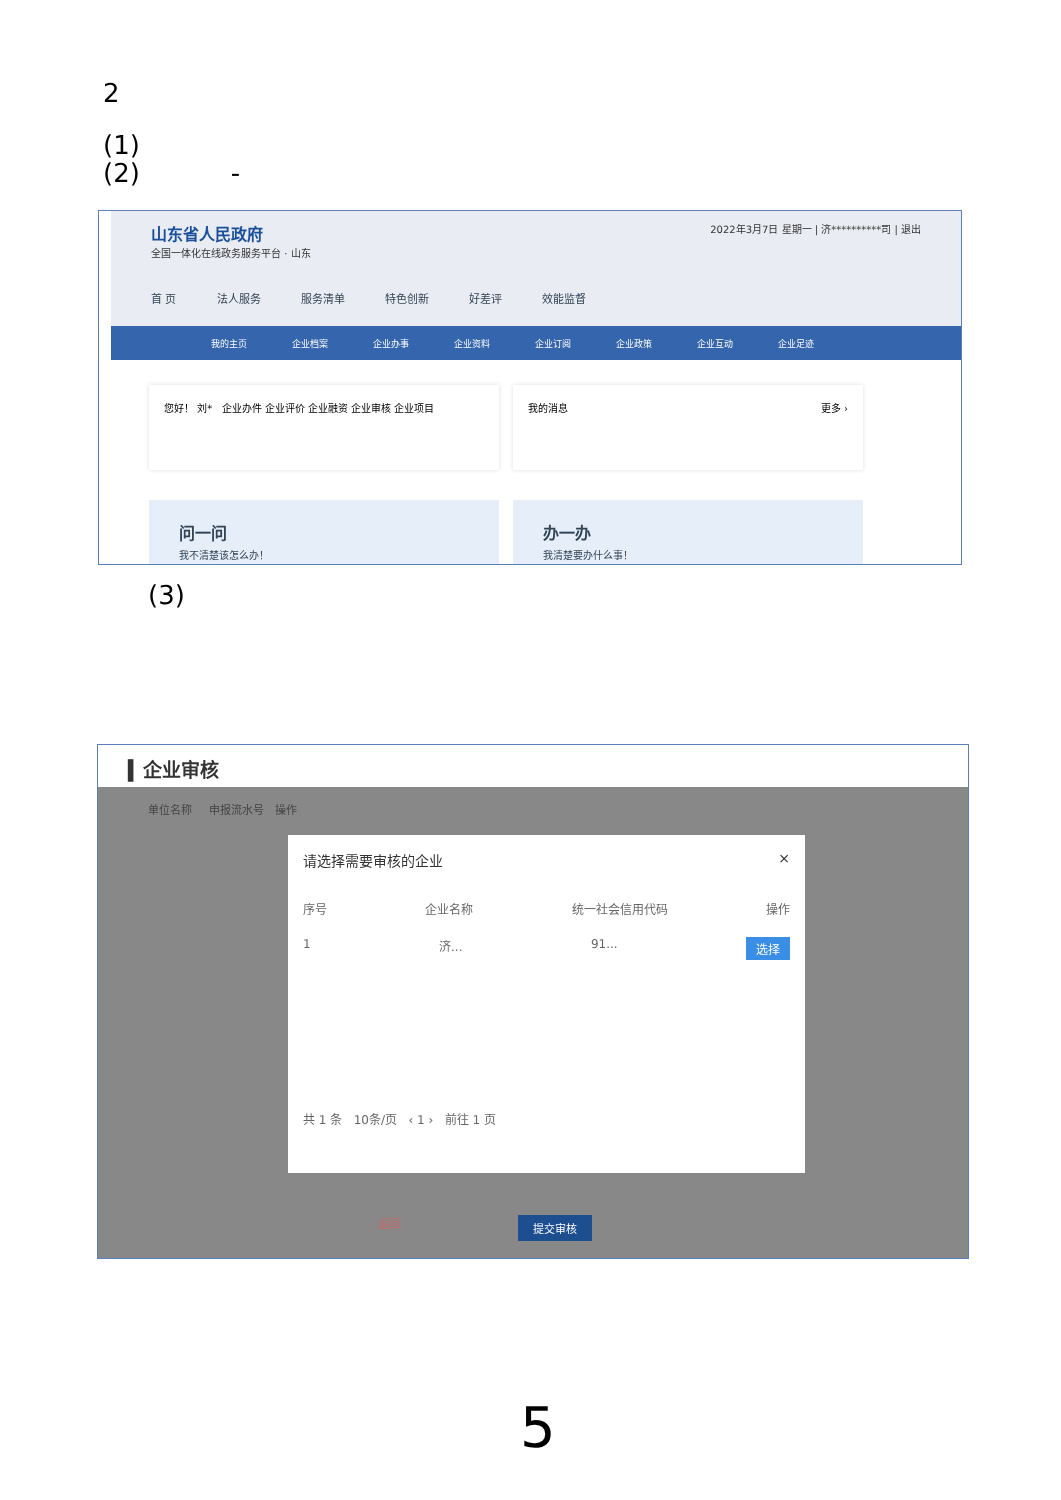2
(1)
(2) -
山东省人民政府 2022年3月7日 星期一 | 济**********司 | 退出
全国一体化在线政务服务平台 · 山东
首 页 法人服务 服务清单 特色创新 好差评 效能监督
我的主页 企业档案 企业办事 企业资料 企业订阅 企业政策 企业互动 企业足迹
您好！ 刘* 企业办件 企业评价 企业融资 企业审核 企业项目 我的消息 更多 ›
问一问
我不清楚该怎么办！
办一办
我清楚要办什么事！
(3)
▍企业审核
单位名称 申报流水号 操作
请选择需要审核的企业 ×
序号 企业名称 统一社会信用代码 操作
1 济... 91... 选择
共 1 条 10条/页 ‹ 1 › 前往 1 页
返回 提交审核
5